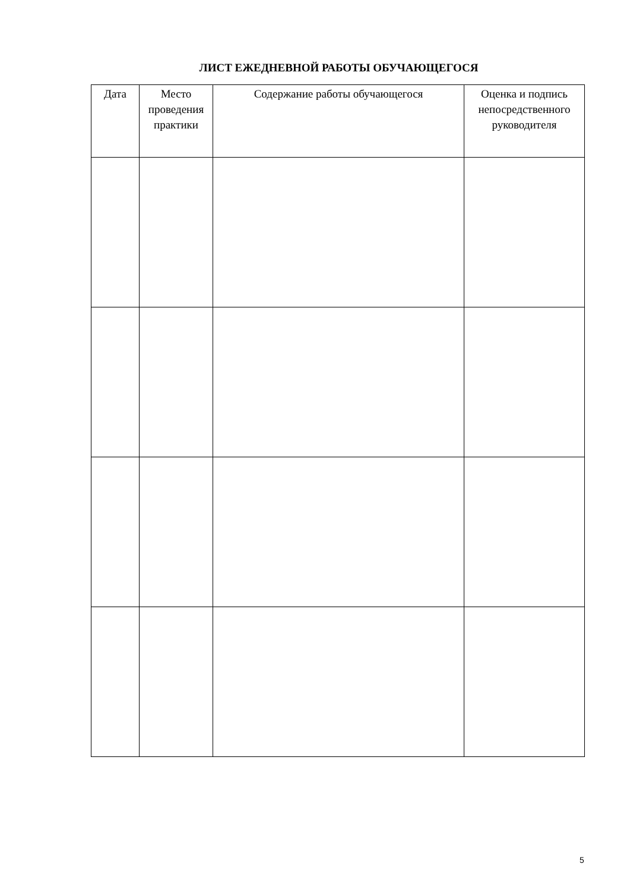ЛИСТ ЕЖЕДНЕВНОЙ РАБОТЫ ОБУЧАЮЩЕГОСЯ
| Дата | Место проведения практики | Содержание работы обучающегося | Оценка и подпись непосредственного руководителя |
| --- | --- | --- | --- |
5